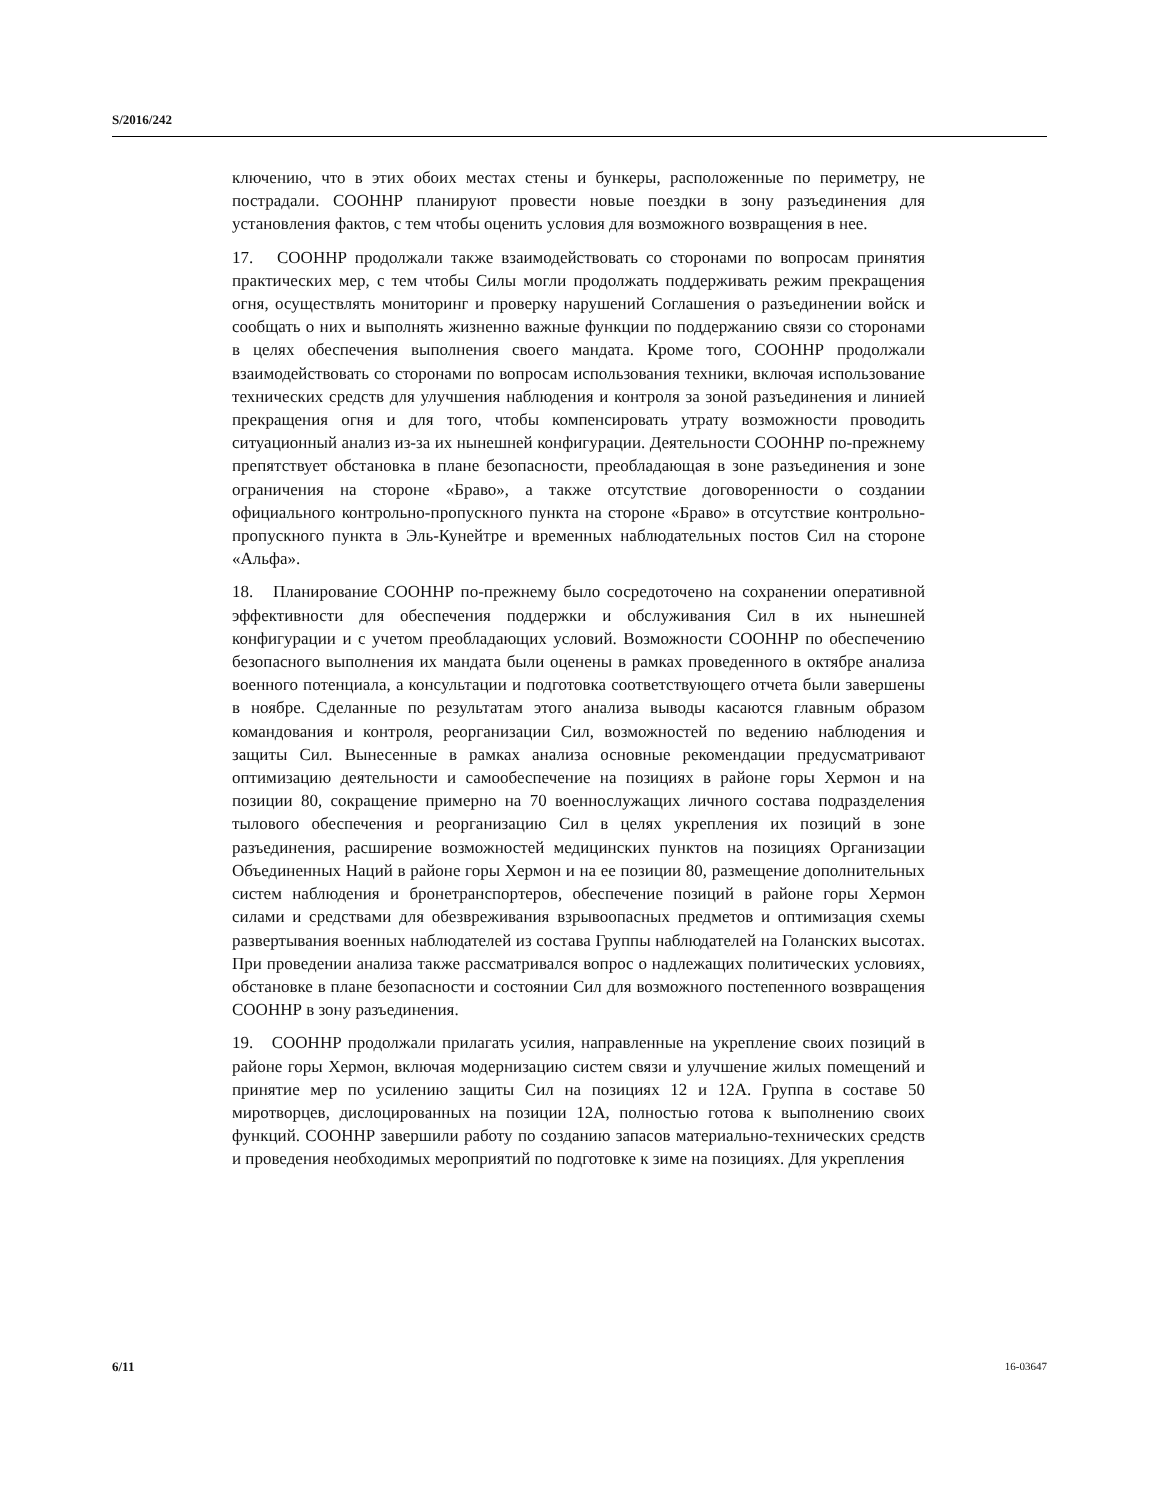S/2016/242
ключению, что в этих обоих местах стены и бункеры, расположенные по периметру, не пострадали. СООННР планируют провести новые поездки в зону разъединения для установления фактов, с тем чтобы оценить условия для возможного возвращения в нее.
17. СООННР продолжали также взаимодействовать со сторонами по вопросам принятия практических мер, с тем чтобы Силы могли продолжать поддерживать режим прекращения огня, осуществлять мониторинг и проверку нарушений Соглашения о разъединении войск и сообщать о них и выполнять жизненно важные функции по поддержанию связи со сторонами в целях обеспечения выполнения своего мандата. Кроме того, СООННР продолжали взаимодействовать со сторонами по вопросам использования техники, включая использование технических средств для улучшения наблюдения и контроля за зоной разъединения и линией прекращения огня и для того, чтобы компенсировать утрату возможности проводить ситуационный анализ из-за их нынешней конфигурации. Деятельности СООННР по-прежнему препятствует обстановка в плане безопасности, преобладающая в зоне разъединения и зоне ограничения на стороне «Браво», а также отсутствие договоренности о создании официального контрольно-пропускного пункта на стороне «Браво» в отсутствие контрольно-пропускного пункта в Эль-Кунейтре и временных наблюдательных постов Сил на стороне «Альфа».
18. Планирование СООННР по-прежнему было сосредоточено на сохранении оперативной эффективности для обеспечения поддержки и обслуживания Сил в их нынешней конфигурации и с учетом преобладающих условий. Возможности СООННР по обеспечению безопасного выполнения их мандата были оценены в рамках проведенного в октябре анализа военного потенциала, а консультации и подготовка соответствующего отчета были завершены в ноябре. Сделанные по результатам этого анализа выводы касаются главным образом командования и контроля, реорганизации Сил, возможностей по ведению наблюдения и защиты Сил. Вынесенные в рамках анализа основные рекомендации предусматривают оптимизацию деятельности и самообеспечение на позициях в районе горы Хермон и на позиции 80, сокращение примерно на 70 военнослужащих личного состава подразделения тылового обеспечения и реорганизацию Сил в целях укрепления их позиций в зоне разъединения, расширение возможностей медицинских пунктов на позициях Организации Объединенных Наций в районе горы Хермон и на ее позиции 80, размещение дополнительных систем наблюдения и бронетранспортеров, обеспечение позиций в районе горы Хермон силами и средствами для обезвреживания взрывоопасных предметов и оптимизация схемы развертывания военных наблюдателей из состава Группы наблюдателей на Голанских высотах. При проведении анализа также рассматривался вопрос о надлежащих политических условиях, обстановке в плане безопасности и состоянии Сил для возможного постепенного возвращения СООННР в зону разъединения.
19. СООННР продолжали прилагать усилия, направленные на укрепление своих позиций в районе горы Хермон, включая модернизацию систем связи и улучшение жилых помещений и принятие мер по усилению защиты Сил на позициях 12 и 12A. Группа в составе 50 миротворцев, дислоцированных на позиции 12A, полностью готова к выполнению своих функций. СООННР завершили работу по созданию запасов материально-технических средств и проведения необходимых мероприятий по подготовке к зиме на позициях. Для укрепления
6/11 16-03647